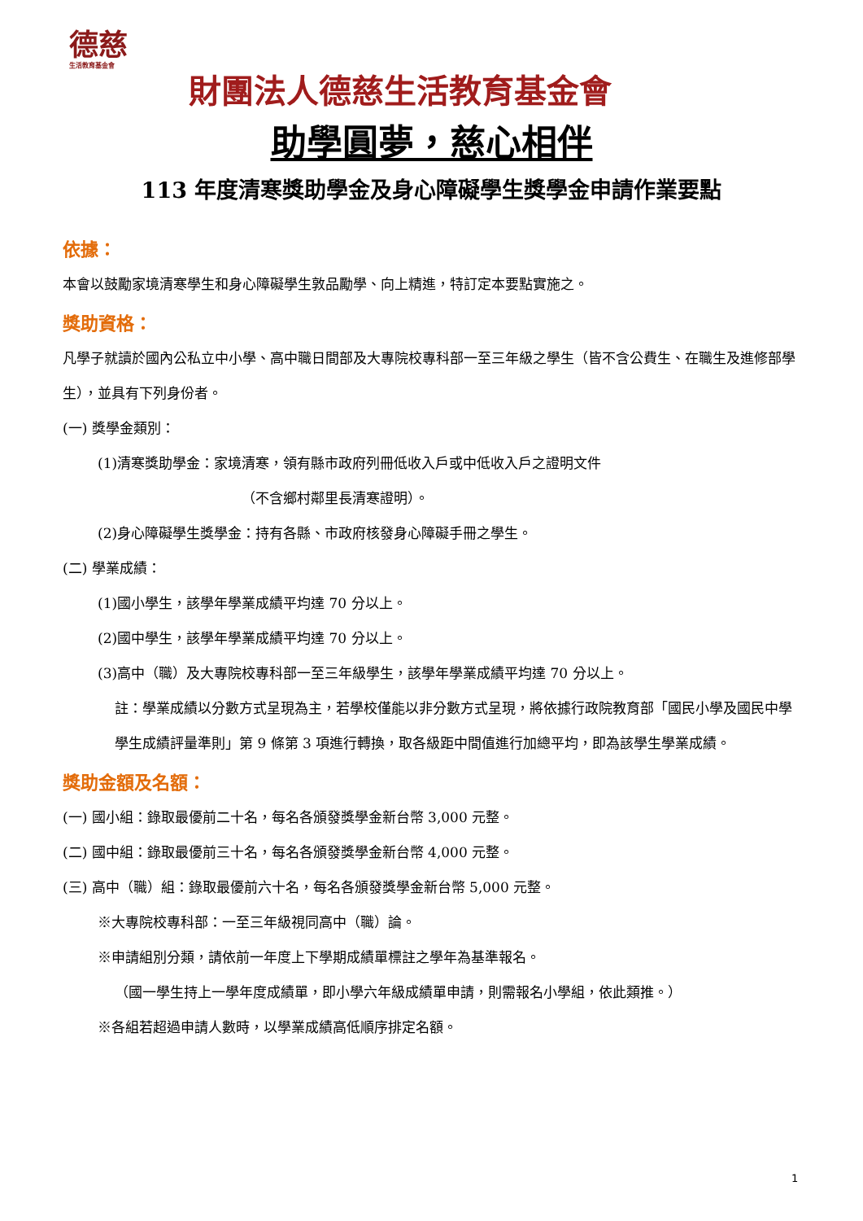德慈
生活教育基金會
財團法人德慈生活教育基金會
助學圓夢，慈心相伴
113 年度清寒獎助學金及身心障礙學生獎學金申請作業要點
依據：
本會以鼓勵家境清寒學生和身心障礙學生敦品勵學、向上精進，特訂定本要點實施之。
獎助資格：
凡學子就讀於國內公私立中小學、高中職日間部及大專院校專科部一至三年級之學生（皆不含公費生、在職生及進修部學生），並具有下列身份者。
(一) 獎學金類別：
(1)清寒獎助學金：家境清寒，領有縣市政府列冊低收入戶或中低收入戶之證明文件
（不含鄉村鄰里長清寒證明）。
(2)身心障礙學生獎學金：持有各縣、市政府核發身心障礙手冊之學生。
(二) 學業成績：
(1)國小學生，該學年學業成績平均達 70 分以上。
(2)國中學生，該學年學業成績平均達 70 分以上。
(3)高中（職）及大專院校專科部一至三年級學生，該學年學業成績平均達 70 分以上。
註：學業成績以分數方式呈現為主，若學校僅能以非分數方式呈現，將依據行政院教育部「國民小學及國民中學學生成績評量準則」第 9 條第 3 項進行轉換，取各級距中間值進行加總平均，即為該學生學業成績。
獎助金額及名額：
(一) 國小組：錄取最優前二十名，每名各頒發獎學金新台幣 3,000 元整。
(二) 國中組：錄取最優前三十名，每名各頒發獎學金新台幣 4,000 元整。
(三) 高中（職）組：錄取最優前六十名，每名各頒發獎學金新台幣 5,000 元整。
※大專院校專科部：一至三年級視同高中（職）論。
※申請組別分類，請依前一年度上下學期成績單標註之學年為基準報名。
（國一學生持上一學年度成績單，即小學六年級成績單申請，則需報名小學組，依此類推。）
※各組若超過申請人數時，以學業成績高低順序排定名額。
1